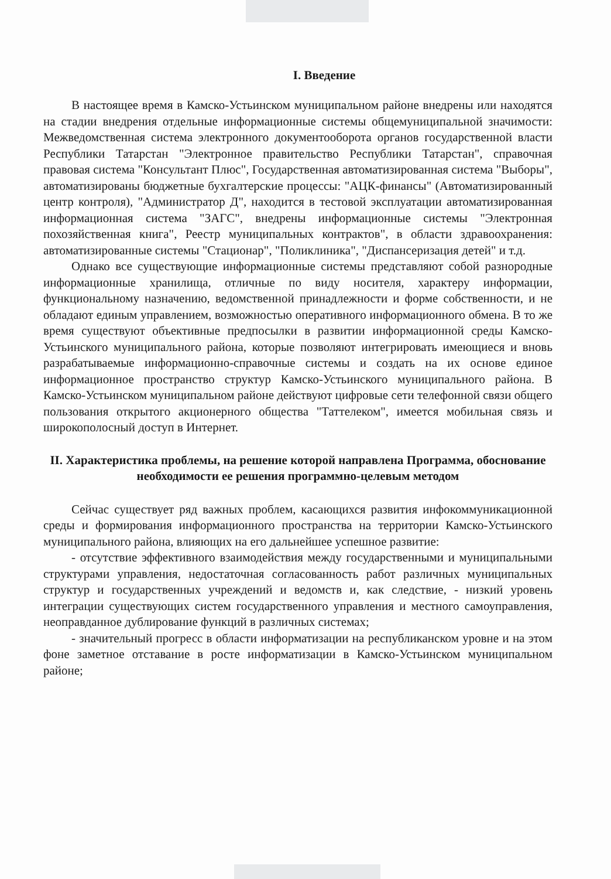I. Введение
В настоящее время в Камско-Устьинском муниципальном районе внедрены или находятся на стадии внедрения отдельные информационные системы общемуниципальной значимости: Межведомственная система электронного документооборота органов государственной власти Республики Татарстан "Электронное правительство Республики Татарстан", справочная правовая система "Консультант Плюс", Государственная автоматизированная система "Выборы", автоматизированы бюджетные бухгалтерские процессы: "АЦК-финансы" (Автоматизированный центр контроля), "Администратор Д", находится в тестовой эксплуатации автоматизированная информационная система "ЗАГС", внедрены информационные системы "Электронная похозяйственная книга", Реестр муниципальных контрактов", в области здравоохранения: автоматизированные системы "Стационар", "Поликлиника", "Диспансеризация детей" и т.д.
Однако все существующие информационные системы представляют собой разнородные информационные хранилища, отличные по виду носителя, характеру информации, функциональному назначению, ведомственной принадлежности и форме собственности, и не обладают единым управлением, возможностью оперативного информационного обмена. В то же время существуют объективные предпосылки в развитии информационной среды Камско-Устьинского муниципального района, которые позволяют интегрировать имеющиеся и вновь разрабатываемые информационно-справочные системы и создать на их основе единое информационное пространство структур Камско-Устьинского муниципального района. В Камско-Устьинском муниципальном районе действуют цифровые сети телефонной связи общего пользования открытого акционерного общества "Таттелеком", имеется мобильная связь и широкополосный доступ в Интернет.
II. Характеристика проблемы, на решение которой направлена Программа, обоснование необходимости ее решения программно-целевым методом
Сейчас существует ряд важных проблем, касающихся развития инфокоммуникационной среды и формирования информационного пространства на территории Камско-Устьинского муниципального района, влияющих на его дальнейшее успешное развитие:
- отсутствие эффективного взаимодействия между государственными и муниципальными структурами управления, недостаточная согласованность работ различных муниципальных структур и государственных учреждений и ведомств и, как следствие, - низкий уровень интеграции существующих систем государственного управления и местного самоуправления, неоправданное дублирование функций в различных системах;
- значительный прогресс в области информатизации на республиканском уровне и на этом фоне заметное отставание в росте информатизации в Камско-Устьинском муниципальном районе;